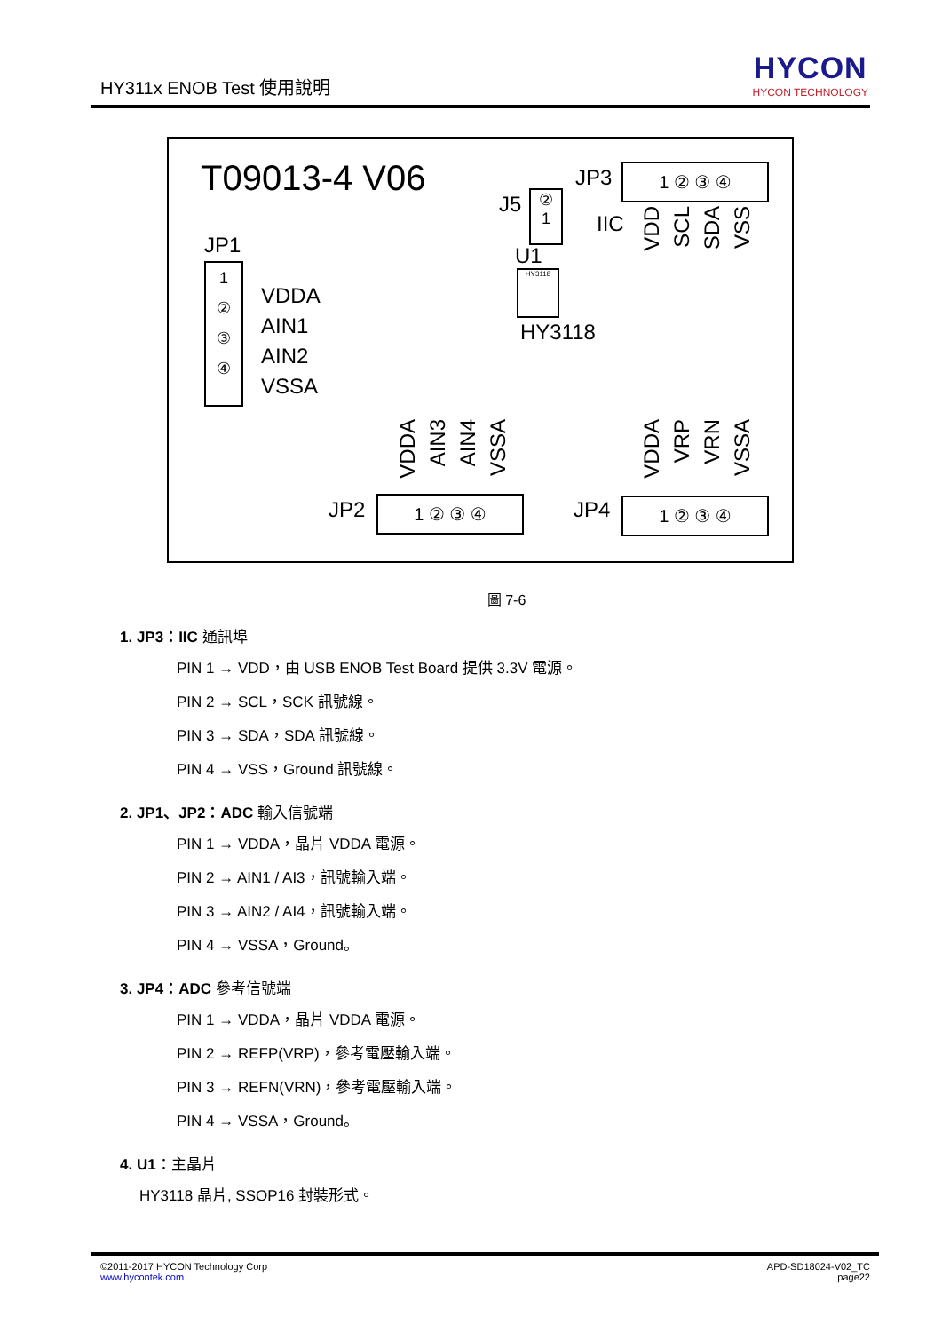HY311x ENOB Test 使用說明
HYCON
HYCON TECHNOLOGY
T09013-4 V06
JP1
1
②
③
④
VDDA
AIN1
AIN2
VSSA
J5
②
1
U1
HY3118
HY3118
JP3 1 ② ③ ④
IIC
VDD
SCL
SDA
VSS
VDDA
AIN3
AIN4
VSSA
JP2 1 ② ③ ④
VDDA
VRP
VRN
VSSA
JP4 1 ② ③ ④
圖 7-6
1. JP3：IIC 通訊埠
PIN 1 → VDD，由 USB ENOB Test Board 提供 3.3V 電源。
PIN 2 → SCL，SCK 訊號線。
PIN 3 → SDA，SDA 訊號線。
PIN 4 → VSS，Ground 訊號線。
2. JP1、JP2：ADC 輸入信號端
PIN 1 → VDDA，晶片 VDDA 電源。
PIN 2 → AIN1 / AI3，訊號輸入端。
PIN 3 → AIN2 / AI4，訊號輸入端。
PIN 4 → VSSA，Ground。
3. JP4：ADC 參考信號端
PIN 1 → VDDA，晶片 VDDA 電源。
PIN 2 → REFP(VRP)，參考電壓輸入端。
PIN 3 → REFN(VRN)，參考電壓輸入端。
PIN 4 → VSSA，Ground。
4. U1：主晶片
HY3118 晶片, SSOP16 封裝形式。
©2011-2017 HYCON Technology Corp
www.hycontek.com
APD-SD18024-V02_TC
page22